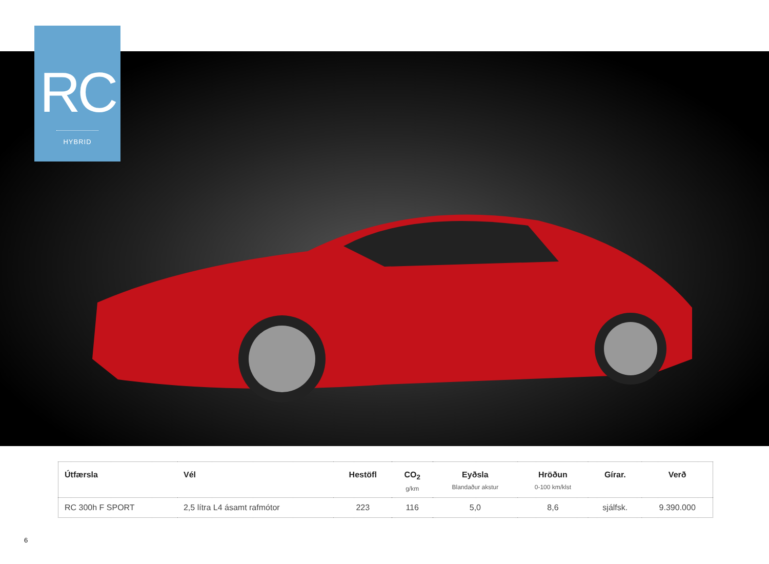RC
HYBRID
| Útfærsla | Vél | Hestöfl | CO<sub>2</sub> g/km | Eyðsla Blandaður akstur | Hröðun 0-100 km/klst | Gírar. | Verð |
| --- | --- | --- | --- | --- | --- | --- | --- |
| RC 300h F SPORT | 2,5 lítra L4 ásamt rafmótor | 223 | 116 | 5,0 | 8,6 | sjálfsk. | 9.390.000 |
6